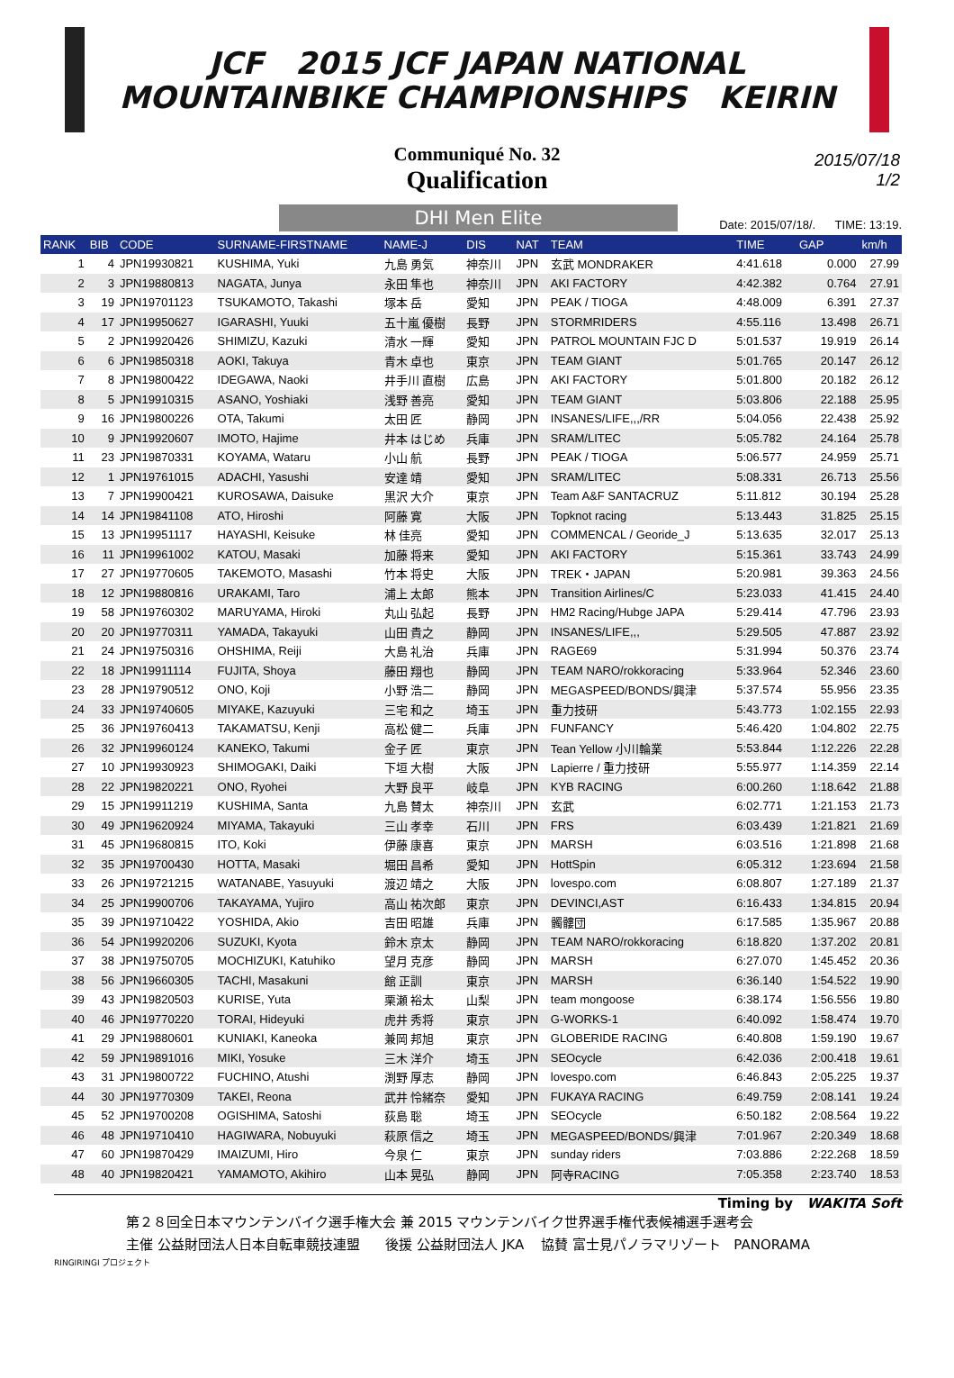JCF 2015 JCF JAPAN NATIONAL
MOUNTAINBIKE CHAMPIONSHIPS KEIRIN
Communiqué No. 32
Qualification
2015/07/18
1/2
DHI Men Elite
Date: 2015/07/18/. TIME: 13:19.
| RANK | BIB | CODE | SURNAME-FIRSTNAME | NAME-J | DIS | NAT | TEAM | TIME | GAP | km/h |
| --- | --- | --- | --- | --- | --- | --- | --- | --- | --- | --- |
| 1 | 4 | JPN19930821 | KUSHIMA, Yuki | 九島 勇気 | 神奈川 | JPN | 玄武 MONDRAKER | 4:41.618 | 0.000 | 27.99 |
| 2 | 3 | JPN19880813 | NAGATA, Junya | 永田 隼也 | 神奈川 | JPN | AKI FACTORY | 4:42.382 | 0.764 | 27.91 |
| 3 | 19 | JPN19701123 | TSUKAMOTO, Takashi | 塚本 岳 | 愛知 | JPN | PEAK / TIOGA | 4:48.009 | 6.391 | 27.37 |
| 4 | 17 | JPN19950627 | IGARASHI, Yuuki | 五十嵐 優樹 | 長野 | JPN | STORMRIDERS | 4:55.116 | 13.498 | 26.71 |
| 5 | 2 | JPN19920426 | SHIMIZU, Kazuki | 清水 一輝 | 愛知 | JPN | PATROL MOUNTAIN FJC D | 5:01.537 | 19.919 | 26.14 |
| 6 | 6 | JPN19850318 | AOKI, Takuya | 青木 卓也 | 東京 | JPN | TEAM GIANT | 5:01.765 | 20.147 | 26.12 |
| 7 | 8 | JPN19800422 | IDEGAWA, Naoki | 井手川 直樹 | 広島 | JPN | AKI FACTORY | 5:01.800 | 20.182 | 26.12 |
| 8 | 5 | JPN19910315 | ASANO, Yoshiaki | 浅野 善亮 | 愛知 | JPN | TEAM GIANT | 5:03.806 | 22.188 | 25.95 |
| 9 | 16 | JPN19800226 | OTA, Takumi | 太田 匠 | 静岡 | JPN | INSANES/LIFE,,,/RR | 5:04.056 | 22.438 | 25.92 |
| 10 | 9 | JPN19920607 | IMOTO, Hajime | 井本 はじめ | 兵庫 | JPN | SRAM/LITEC | 5:05.782 | 24.164 | 25.78 |
| 11 | 23 | JPN19870331 | KOYAMA, Wataru | 小山 航 | 長野 | JPN | PEAK / TIOGA | 5:06.577 | 24.959 | 25.71 |
| 12 | 1 | JPN19761015 | ADACHI, Yasushi | 安達 靖 | 愛知 | JPN | SRAM/LITEC | 5:08.331 | 26.713 | 25.56 |
| 13 | 7 | JPN19900421 | KUROSAWA, Daisuke | 黒沢 大介 | 東京 | JPN | Team A&F SANTACRUZ | 5:11.812 | 30.194 | 25.28 |
| 14 | 14 | JPN19841108 | ATO, Hiroshi | 阿藤 寛 | 大阪 | JPN | Topknot racing | 5:13.443 | 31.825 | 25.15 |
| 15 | 13 | JPN19951117 | HAYASHI, Keisuke | 林 佳亮 | 愛知 | JPN | COMMENCAL / Georide_J | 5:13.635 | 32.017 | 25.13 |
| 16 | 11 | JPN19961002 | KATOU, Masaki | 加藤 将来 | 愛知 | JPN | AKI FACTORY | 5:15.361 | 33.743 | 24.99 |
| 17 | 27 | JPN19770605 | TAKEMOTO, Masashi | 竹本 将史 | 大阪 | JPN | TREK・JAPAN | 5:20.981 | 39.363 | 24.56 |
| 18 | 12 | JPN19880816 | URAKAMI, Taro | 浦上 太郎 | 熊本 | JPN | Transition Airlines/C | 5:23.033 | 41.415 | 24.40 |
| 19 | 58 | JPN19760302 | MARUYAMA, Hiroki | 丸山 弘起 | 長野 | JPN | HM2 Racing/Hubge JAPA | 5:29.414 | 47.796 | 23.93 |
| 20 | 20 | JPN19770311 | YAMADA, Takayuki | 山田 貴之 | 静岡 | JPN | INSANES/LIFE,,, | 5:29.505 | 47.887 | 23.92 |
| 21 | 24 | JPN19750316 | OHSHIMA, Reiji | 大島 礼治 | 兵庫 | JPN | RAGE69 | 5:31.994 | 50.376 | 23.74 |
| 22 | 18 | JPN19911114 | FUJITA, Shoya | 藤田 翔也 | 静岡 | JPN | TEAM NARO/rokkoracing | 5:33.964 | 52.346 | 23.60 |
| 23 | 28 | JPN19790512 | ONO, Koji | 小野 浩二 | 静岡 | JPN | MEGASPEED/BONDS/興津 | 5:37.574 | 55.956 | 23.35 |
| 24 | 33 | JPN19740605 | MIYAKE, Kazuyuki | 三宅 和之 | 埼玉 | JPN | 重力技研 | 5:43.773 | 1:02.155 | 22.93 |
| 25 | 36 | JPN19760413 | TAKAMATSU, Kenji | 高松 健二 | 兵庫 | JPN | FUNFANCY | 5:46.420 | 1:04.802 | 22.75 |
| 26 | 32 | JPN19960124 | KANEKO, Takumi | 金子 匠 | 東京 | JPN | Tean Yellow 小川輪業 | 5:53.844 | 1:12.226 | 22.28 |
| 27 | 10 | JPN19930923 | SHIMOGAKI, Daiki | 下垣 大樹 | 大阪 | JPN | Lapierre / 重力技研 | 5:55.977 | 1:14.359 | 22.14 |
| 28 | 22 | JPN19820221 | ONO, Ryohei | 大野 良平 | 岐阜 | JPN | KYB RACING | 6:00.260 | 1:18.642 | 21.88 |
| 29 | 15 | JPN19911219 | KUSHIMA, Santa | 九島 賛太 | 神奈川 | JPN | 玄武 | 6:02.771 | 1:21.153 | 21.73 |
| 30 | 49 | JPN19620924 | MIYAMA, Takayuki | 三山 孝幸 | 石川 | JPN | FRS | 6:03.439 | 1:21.821 | 21.69 |
| 31 | 45 | JPN19680815 | ITO, Koki | 伊藤 康喜 | 東京 | JPN | MARSH | 6:03.516 | 1:21.898 | 21.68 |
| 32 | 35 | JPN19700430 | HOTTA, Masaki | 堀田 昌希 | 愛知 | JPN | HottSpin | 6:05.312 | 1:23.694 | 21.58 |
| 33 | 26 | JPN19721215 | WATANABE, Yasuyuki | 渡辺 靖之 | 大阪 | JPN | lovespo.com | 6:08.807 | 1:27.189 | 21.37 |
| 34 | 25 | JPN19900706 | TAKAYAMA, Yujiro | 高山 祐次郎 | 東京 | JPN | DEVINCI,AST | 6:16.433 | 1:34.815 | 20.94 |
| 35 | 39 | JPN19710422 | YOSHIDA, Akio | 吉田 昭雄 | 兵庫 | JPN | 髑髏団 | 6:17.585 | 1:35.967 | 20.88 |
| 36 | 54 | JPN19920206 | SUZUKI, Kyota | 鈴木 京太 | 静岡 | JPN | TEAM NARO/rokkoracing | 6:18.820 | 1:37.202 | 20.81 |
| 37 | 38 | JPN19750705 | MOCHIZUKI, Katuhiko | 望月 克彦 | 静岡 | JPN | MARSH | 6:27.070 | 1:45.452 | 20.36 |
| 38 | 56 | JPN19660305 | TACHI, Masakuni | 館 正訓 | 東京 | JPN | MARSH | 6:36.140 | 1:54.522 | 19.90 |
| 39 | 43 | JPN19820503 | KURISE, Yuta | 栗瀬 裕太 | 山梨 | JPN | team mongoose | 6:38.174 | 1:56.556 | 19.80 |
| 40 | 46 | JPN19770220 | TORAI, Hideyuki | 虎井 秀将 | 東京 | JPN | G-WORKS-1 | 6:40.092 | 1:58.474 | 19.70 |
| 41 | 29 | JPN19880601 | KUNIAKI, Kaneoka | 兼岡 邦旭 | 東京 | JPN | GLOBERIDE RACING | 6:40.808 | 1:59.190 | 19.67 |
| 42 | 59 | JPN19891016 | MIKI, Yosuke | 三木 洋介 | 埼玉 | JPN | SEOcycle | 6:42.036 | 2:00.418 | 19.61 |
| 43 | 31 | JPN19800722 | FUCHINO, Atushi | 渕野 厚志 | 静岡 | JPN | lovespo.com | 6:46.843 | 2:05.225 | 19.37 |
| 44 | 30 | JPN19770309 | TAKEI, Reona | 武井 怜緒奈 | 愛知 | JPN | FUKAYA RACING | 6:49.759 | 2:08.141 | 19.24 |
| 45 | 52 | JPN19700208 | OGISHIMA, Satoshi | 荻島 聡 | 埼玉 | JPN | SEOcycle | 6:50.182 | 2:08.564 | 19.22 |
| 46 | 48 | JPN19710410 | HAGIWARA, Nobuyuki | 萩原 信之 | 埼玉 | JPN | MEGASPEED/BONDS/興津 | 7:01.967 | 2:20.349 | 18.68 |
| 47 | 60 | JPN19870429 | IMAIZUMI, Hiro | 今泉 仁 | 東京 | JPN | sunday riders | 7:03.886 | 2:22.268 | 18.59 |
| 48 | 40 | JPN19820421 | YAMAMOTO, Akihiro | 山本 晃弘 | 静岡 | JPN | 阿寺RACING | 7:05.358 | 2:23.740 | 18.53 |
Timing by WAKITA Soft
第２８回全日本マウンテンバイク選手権大会 兼 2015 マウンテンバイク世界選手権代表候補選手選考会
主催 公益財団法人日本自転車競技連盟 後援 公益財団法人 JKA 協賛 富士見パノラマリゾート PANORAMA
RINGIRINGI プロジェクト